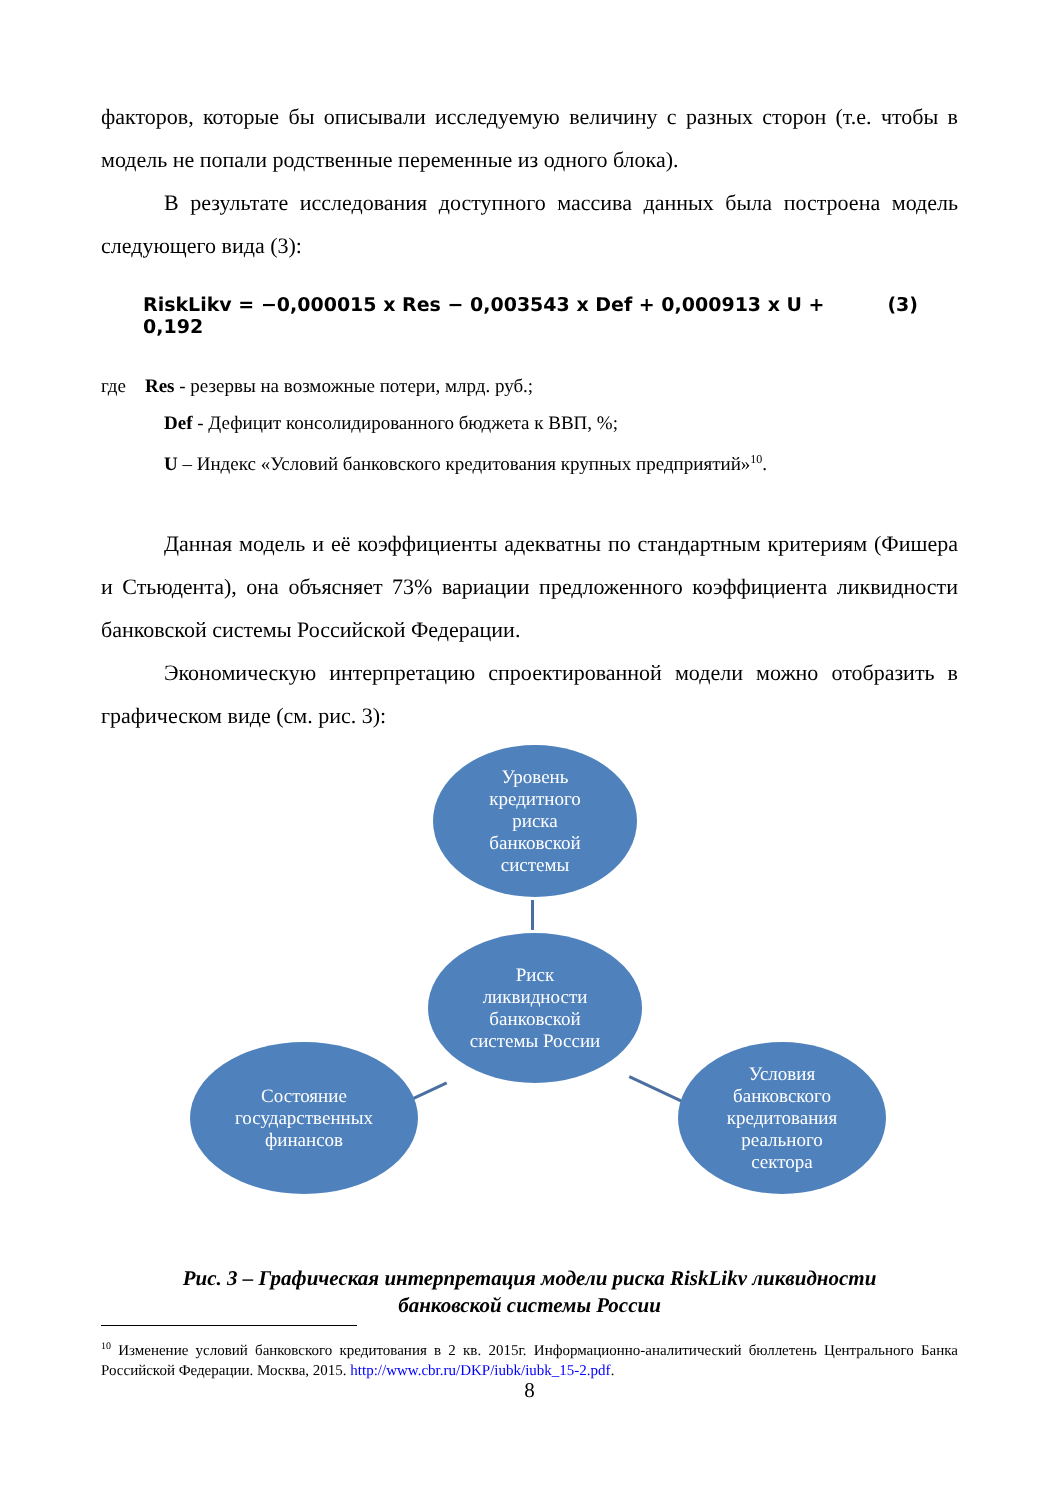факторов, которые бы описывали исследуемую величину с разных сторон (т.е. чтобы в модель не попали родственные переменные из одного блока).
В результате исследования доступного массива данных была построена модель следующего вида (3):
RiskLikv = −0,000015 x Res − 0,003543 x Def + 0,000913 x U + 0,192 (3)
где Res - резервы на возможные потери, млрд. руб.;
Def - Дефицит консолидированного бюджета к ВВП, %;
U – Индекс «Условий банковского кредитования крупных предприятий»<sup>10</sup>.
Данная модель и её коэффициенты адекватны по стандартным критериям (Фишера и Стьюдента), она объясняет 73% вариации предложенного коэффициента ликвидности банковской системы Российской Федерации.
Экономическую интерпретацию спроектированной модели можно отобразить в графическом виде (см. рис. 3):
Уровень
кредитного
риска
банковской
системы
Риск
ликвидности
банковской
системы России
Состояние
государственных
финансов
Условия
банковского
кредитования
реального
сектора
Рис. 3 – Графическая интерпретация модели риска RiskLikv ликвидности
банковской системы России
<sup>10</sup> Изменение условий банковского кредитования в 2 кв. 2015г. Информационно-аналитический бюллетень Центрального Банка Российской Федерации. Москва, 2015. http://www.cbr.ru/DKP/iubk/iubk_15-2.pdf.
8